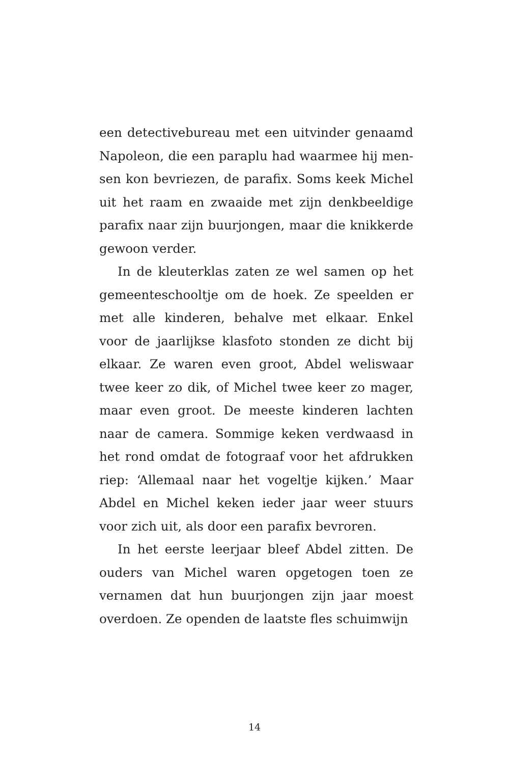een detectivebureau met een uitvinder genaamd Napoleon, die een paraplu had waarmee hij men-sen kon bevriezen, de parafix. Soms keek Michel uit het raam en zwaaide met zijn denkbeeldige parafix naar zijn buurjongen, maar die knikkerde gewoon verder.
In de kleuterklas zaten ze wel samen op het gemeenteschooltje om de hoek. Ze speelden er met alle kinderen, behalve met elkaar. Enkel voor de jaarlijkse klasfoto stonden ze dicht bij elkaar. Ze waren even groot, Abdel weliswaar twee keer zo dik, of Michel twee keer zo mager, maar even groot. De meeste kinderen lachten naar de camera. Sommige keken verdwaasd in het rond omdat de fotograaf voor het afdrukken riep: ‘Allemaal naar het vogeltje kijken.’ Maar Abdel en Michel keken ieder jaar weer stuurs voor zich uit, als door een parafix bevroren.
In het eerste leerjaar bleef Abdel zitten. De ouders van Michel waren opgetogen toen ze vernamen dat hun buurjongen zijn jaar moest overdoen. Ze openden de laatste fles schuimwijn
14